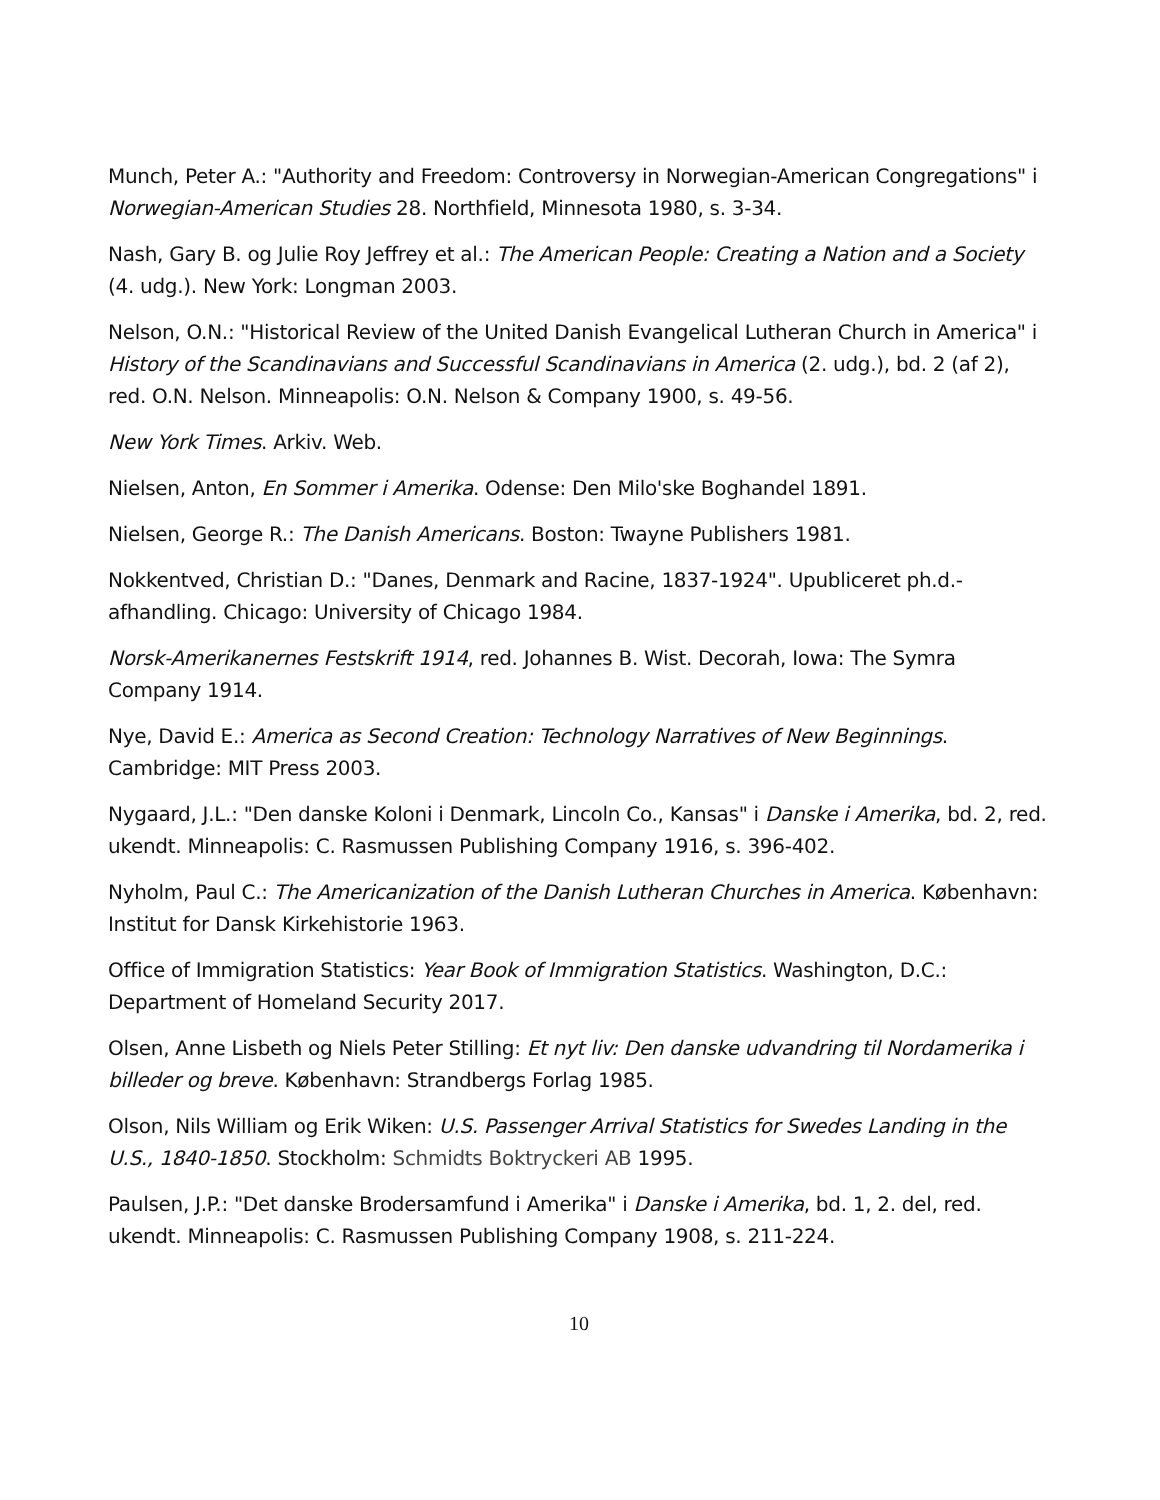Munch, Peter A.: "Authority and Freedom: Controversy in Norwegian-American Congregations" i Norwegian-American Studies 28. Northfield, Minnesota 1980, s. 3-34.
Nash, Gary B. og Julie Roy Jeffrey et al.: The American People: Creating a Nation and a Society (4. udg.). New York: Longman 2003.
Nelson, O.N.: "Historical Review of the United Danish Evangelical Lutheran Church in America" i History of the Scandinavians and Successful Scandinavians in America (2. udg.), bd. 2 (af 2), red. O.N. Nelson. Minneapolis: O.N. Nelson & Company 1900, s. 49-56.
New York Times. Arkiv. Web.
Nielsen, Anton, En Sommer i Amerika. Odense: Den Milo'ske Boghandel 1891.
Nielsen, George R.: The Danish Americans. Boston: Twayne Publishers 1981.
Nokkentved, Christian D.: "Danes, Denmark and Racine, 1837-1924". Upubliceret ph.d.-afhandling. Chicago: University of Chicago 1984.
Norsk-Amerikanernes Festskrift 1914, red. Johannes B. Wist. Decorah, Iowa: The Symra Company 1914.
Nye, David E.: America as Second Creation: Technology Narratives of New Beginnings. Cambridge: MIT Press 2003.
Nygaard, J.L.: "Den danske Koloni i Denmark, Lincoln Co., Kansas" i Danske i Amerika, bd. 2, red. ukendt. Minneapolis: C. Rasmussen Publishing Company 1916, s. 396-402.
Nyholm, Paul C.: The Americanization of the Danish Lutheran Churches in America. København: Institut for Dansk Kirkehistorie 1963.
Office of Immigration Statistics: Year Book of Immigration Statistics. Washington, D.C.: Department of Homeland Security 2017.
Olsen, Anne Lisbeth og Niels Peter Stilling: Et nyt liv: Den danske udvandring til Nordamerika i billeder og breve. København: Strandbergs Forlag 1985.
Olson, Nils William og Erik Wiken: U.S. Passenger Arrival Statistics for Swedes Landing in the U.S., 1840-1850. Stockholm: Schmidts Boktryckeri AB 1995.
Paulsen, J.P.: "Det danske Brodersamfund i Amerika" i Danske i Amerika, bd. 1, 2. del, red. ukendt. Minneapolis: C. Rasmussen Publishing Company 1908, s. 211-224.
10